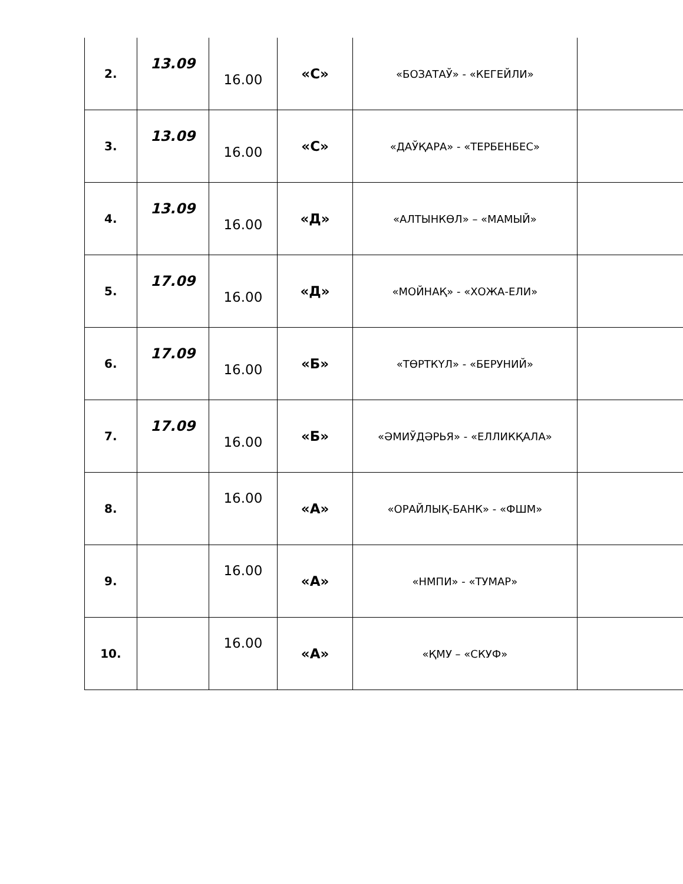| 2. | 13.09 | 16.00 | «С» | «БОЗАТАЎ» - «КЕГЕЙЛИ» | |
| 3. | 13.09 | 16.00 | «С» | «ДАЎҚАРА» - «ТЕРБЕНБЕС» | |
| 4. | 13.09 | 16.00 | «Д» | «АЛТЫНКӨЛ» – «МАМЫЙ» | |
| 5. | 17.09 | 16.00 | «Д» | «МОЙНАҚ» - «ХОЖА-ЕЛИ» | |
| 6. | 17.09 | 16.00 | «Б» | «ТӨРТКҮЛ» - «БЕРУНИЙ» | |
| 7. | 17.09 | 16.00 | «Б» | «ӘМИЎДӘРЬЯ» - «ЕЛЛИКҚАЛА» | |
| 8. | | 16.00 | «А» | «ОРАЙЛЫҚ-БАНК» - «ФШМ» | |
| 9. | | 16.00 | «А» | «НМПИ» - «ТУМАР» | |
| 10. | | 16.00 | «А» | «ҚМУ – «СКУФ» | |